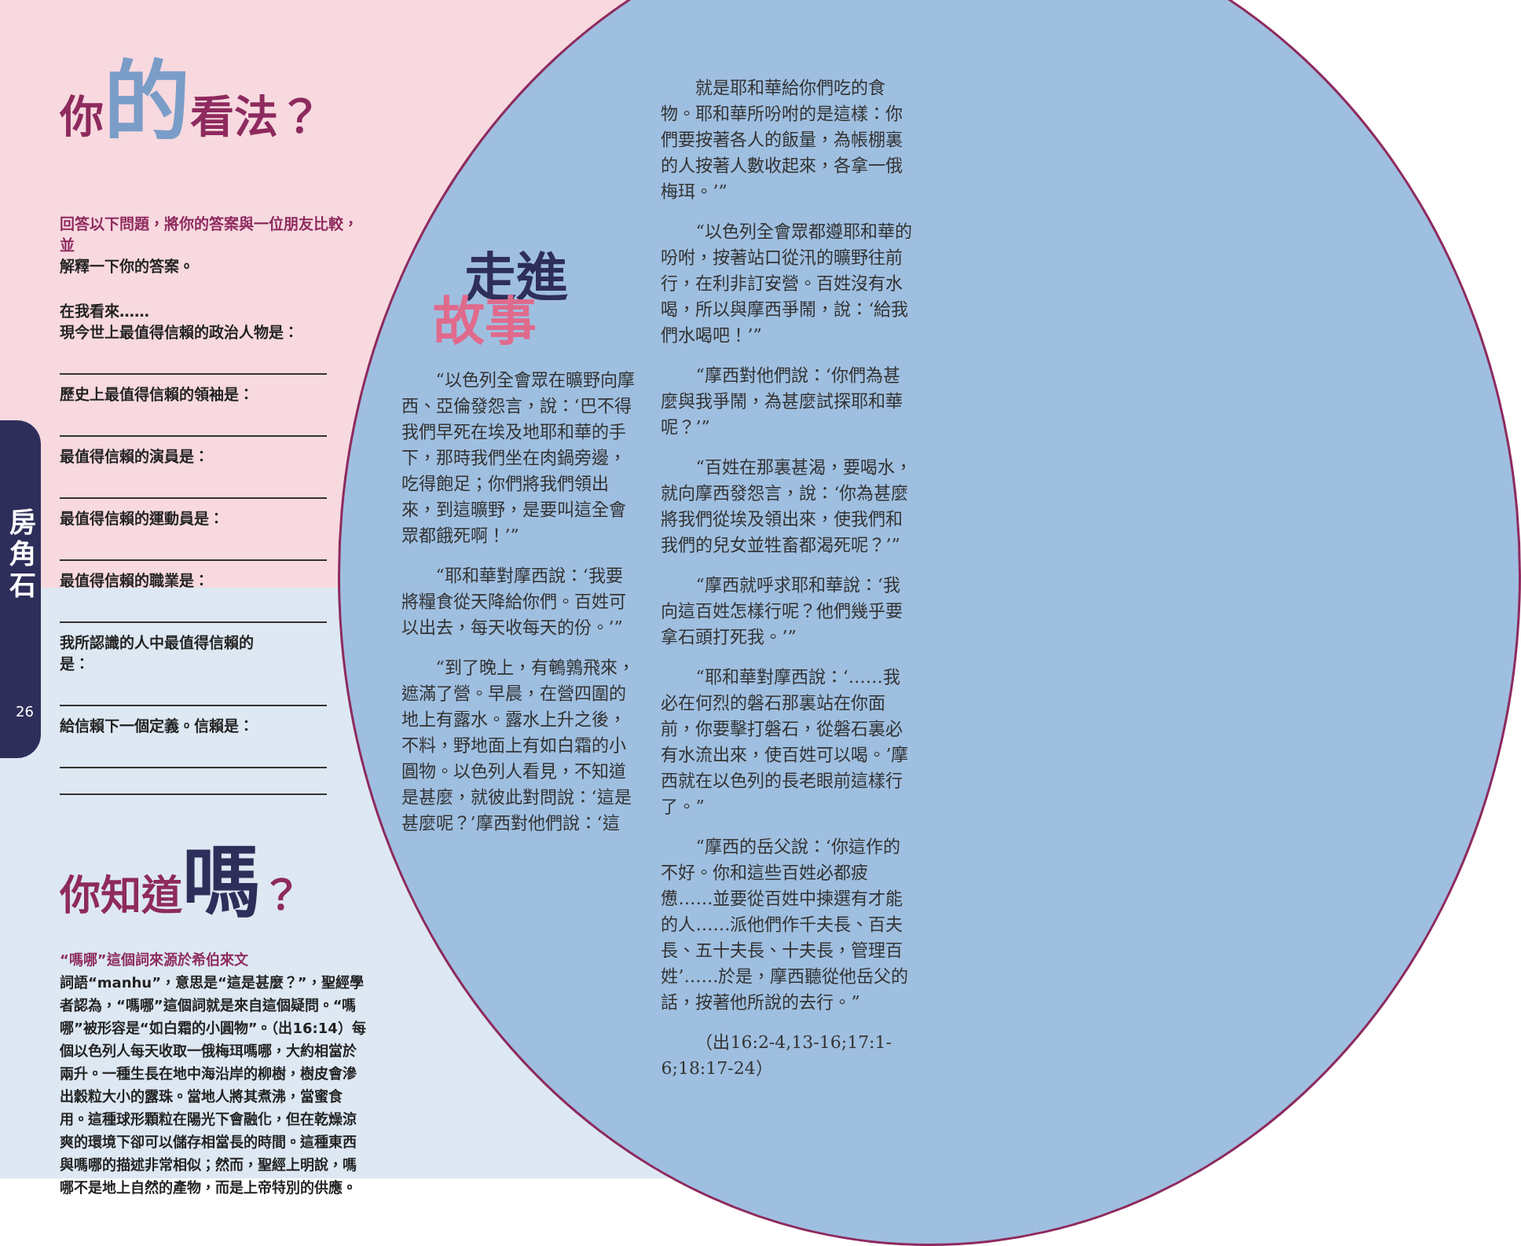房
角
石
26
你的看法？
回答以下問題，將你的答案與一位朋友比較，並
解釋一下你的答案。
在我看來……
現今世上最值得信賴的政治人物是：
歷史上最值得信賴的領袖是：
最值得信賴的演員是：
最值得信賴的運動員是：
最值得信賴的職業是：
我所認識的人中最值得信賴的
是：
給信賴下一個定義。信賴是：
你知道嗎？
“嗎哪”這個詞來源於希伯來文
詞語“manhu”，意思是“這是甚麼？”，聖經學者認為，“嗎哪”這個詞就是來自這個疑問。“嗎哪”被形容是“如白霜的小圓物”。（出16:14）每個以色列人每天收取一俄梅珥嗎哪，大約相當於兩升。一種生長在地中海沿岸的柳樹，樹皮會滲出穀粒大小的露珠。當地人將其煮沸，當蜜食用。這種球形顆粒在陽光下會融化，但在乾燥涼爽的環境下卻可以儲存相當長的時間。這種東西與嗎哪的描述非常相似；然而，聖經上明說，嗎哪不是地上自然的產物，而是上帝特別的供應。
走進
故事
“以色列全會眾在曠野向摩西、亞倫發怨言，說：‘巴不得我們早死在埃及地耶和華的手下，那時我們坐在肉鍋旁邊，吃得飽足；你們將我們領出來，到這曠野，是要叫這全會眾都餓死啊！’”
“耶和華對摩西說：‘我要將糧食從天降給你們。百姓可以出去，每天收每天的份。’”
“到了晚上，有鵪鶉飛來，遮滿了營。早晨，在營四圍的地上有露水。露水上升之後，不料，野地面上有如白霜的小圓物。以色列人看見，不知道是甚麼，就彼此對問說：‘這是甚麼呢？’摩西對他們說：‘這
就是耶和華給你們吃的食物。耶和華所吩咐的是這樣：你們要按著各人的飯量，為帳棚裏的人按著人數收起來，各拿一俄梅珥。’”
“以色列全會眾都遵耶和華的吩咐，按著站口從汛的曠野往前行，在利非訂安營。百姓沒有水喝，所以與摩西爭鬧，說：‘給我們水喝吧！’”
“摩西對他們說：‘你們為甚麼與我爭鬧，為甚麼試探耶和華呢？’”
“百姓在那裏甚渴，要喝水，就向摩西發怨言，說：‘你為甚麼將我們從埃及領出來，使我們和我們的兒女並牲畜都渴死呢？’”
“摩西就呼求耶和華說：‘我向這百姓怎樣行呢？他們幾乎要拿石頭打死我。’”
“耶和華對摩西說：‘……我必在何烈的磐石那裏站在你面前，你要擊打磐石，從磐石裏必有水流出來，使百姓可以喝。’摩西就在以色列的長老眼前這樣行了。”
“摩西的岳父說：‘你這作的不好。你和這些百姓必都疲憊……並要從百姓中揀選有才能的人……派他們作千夫長、百夫長、五十夫長、十夫長，管理百姓’……於是，摩西聽從他岳父的話，按著他所說的去行。”
（出16:2-4,13-16;17:1-6;18:17-24）